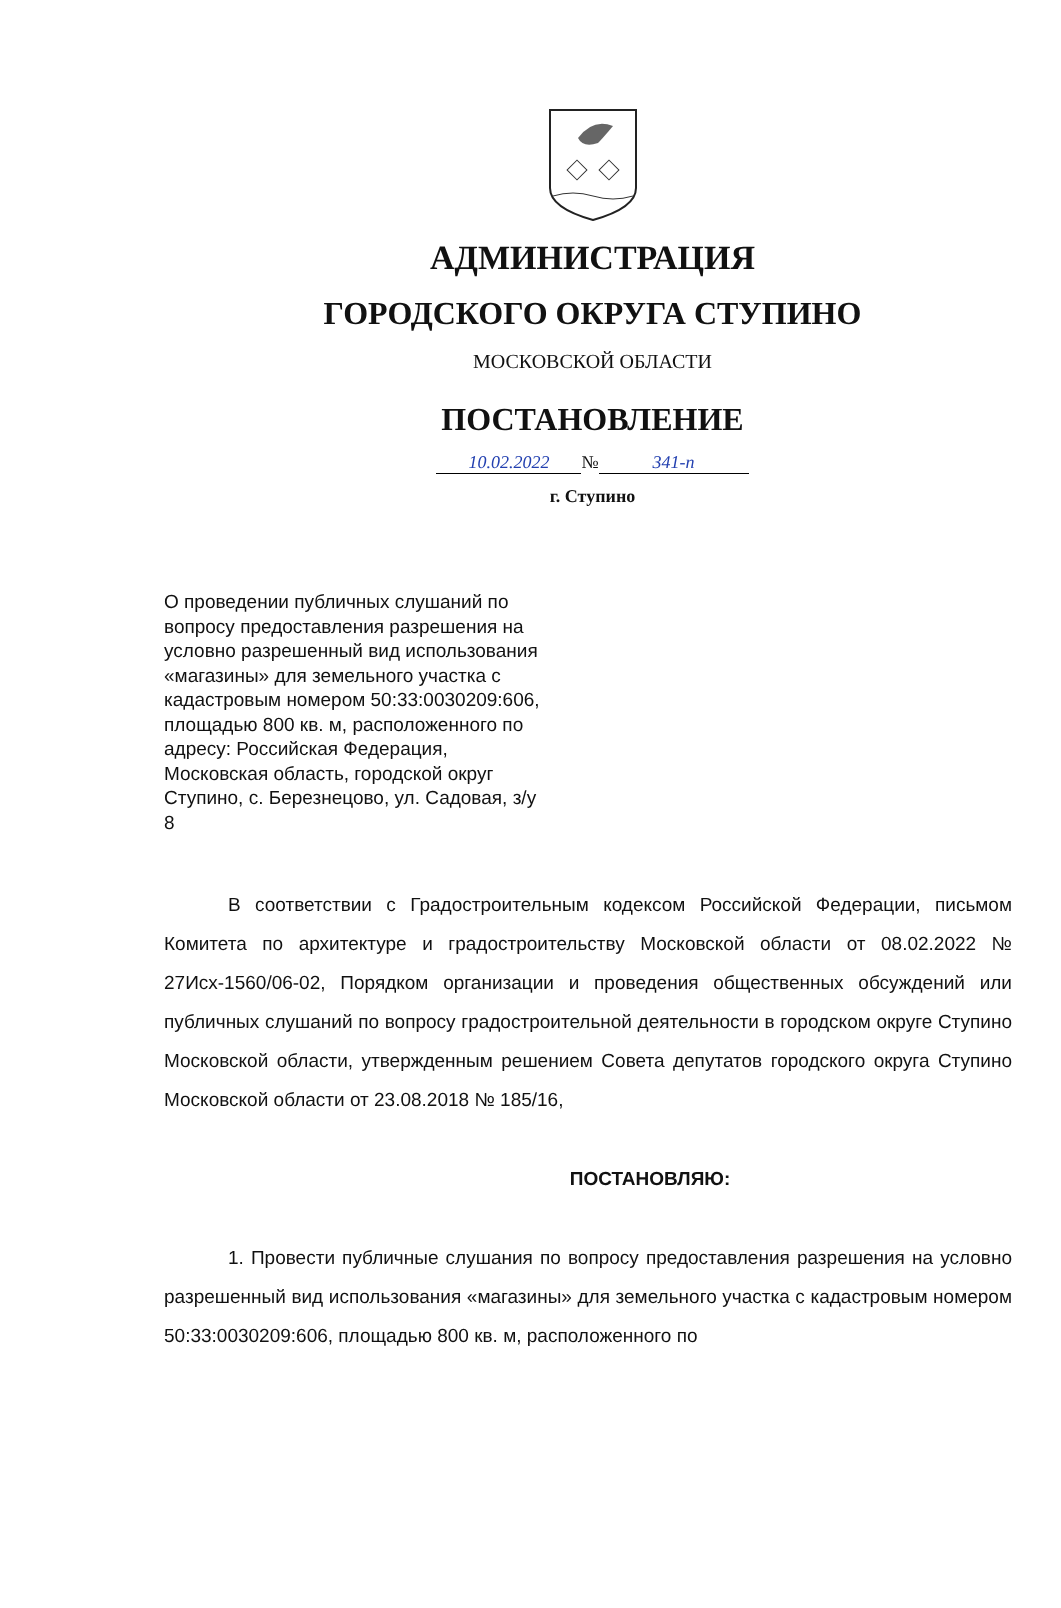АДМИНИСТРАЦИЯ
ГОРОДСКОГО ОКРУГА СТУПИНО
МОСКОВСКОЙ ОБЛАСТИ
ПОСТАНОВЛЕНИЕ
10.02.2022 № 341-п
г. Ступино
О проведении публичных слушаний по вопросу предоставления разрешения на условно разрешенный вид использования «магазины» для земельного участка с кадастровым номером 50:33:0030209:606, площадью 800 кв. м, расположенного по адресу: Российская Федерация, Московская область, городской округ Ступино, с. Березнецово, ул. Садовая, з/у 8
В соответствии с Градостроительным кодексом Российской Федерации, письмом Комитета по архитектуре и градостроительству Московской области от 08.02.2022 № 27Исх-1560/06-02, Порядком организации и проведения общественных обсуждений или публичных слушаний по вопросу градостроительной деятельности в городском округе Ступино Московской области, утвержденным решением Совета депутатов городского округа Ступино Московской области от 23.08.2018 № 185/16,
ПОСТАНОВЛЯЮ:
1. Провести публичные слушания по вопросу предоставления разрешения на условно разрешенный вид использования «магазины» для земельного участка с кадастровым номером 50:33:0030209:606, площадью 800 кв. м, расположенного по